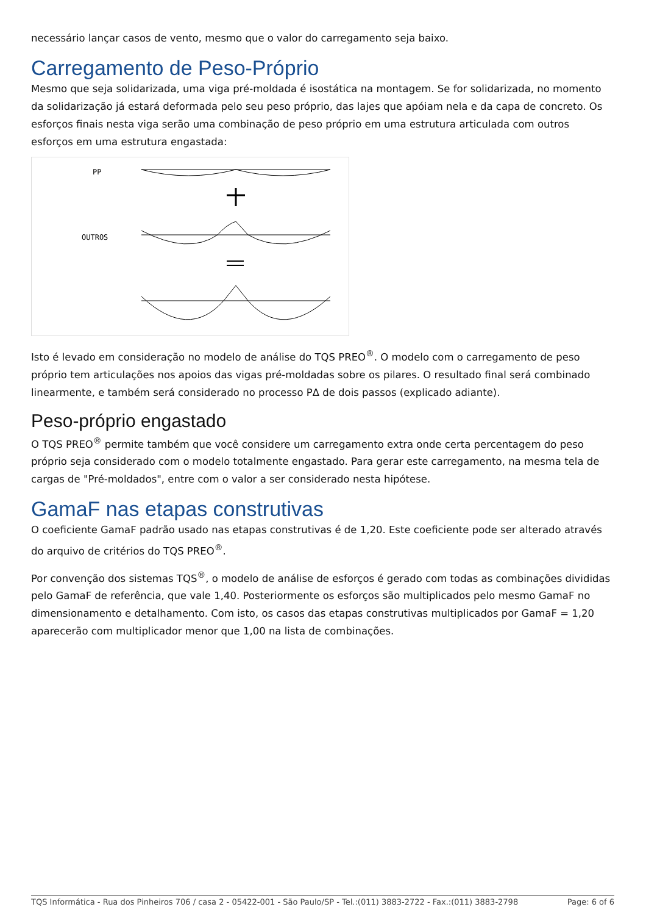necessário lançar casos de vento, mesmo que o valor do carregamento seja baixo.
Carregamento de Peso-Próprio
Mesmo que seja solidarizada, uma viga pré-moldada é isostática na montagem. Se for solidarizada, no momento da solidarização já estará deformada pelo seu peso próprio, das lajes que apóiam nela e da capa de concreto. Os esforços finais nesta viga serão uma combinação de peso próprio em uma estrutura articulada com outros esforços em uma estrutura engastada:
PP
OUTROS
Isto é levado em consideração no modelo de análise do TQS PREO<sup>®</sup>. O modelo com o carregamento de peso próprio tem articulações nos apoios das vigas pré-moldadas sobre os pilares. O resultado final será combinado linearmente, e também será considerado no processo PΔ de dois passos (explicado adiante).
Peso-próprio engastado
O TQS PREO<sup>®</sup> permite também que você considere um carregamento extra onde certa percentagem do peso próprio seja considerado com o modelo totalmente engastado. Para gerar este carregamento, na mesma tela de cargas de "Pré-moldados", entre com o valor a ser considerado nesta hipótese.
GamaF nas etapas construtivas
O coeficiente GamaF padrão usado nas etapas construtivas é de 1,20. Este coeficiente pode ser alterado através do arquivo de critérios do TQS PREO<sup>®</sup>.
Por convenção dos sistemas TQS<sup>®</sup>, o modelo de análise de esforços é gerado com todas as combinações divididas pelo GamaF de referência, que vale 1,40. Posteriormente os esforços são multiplicados pelo mesmo GamaF no dimensionamento e detalhamento. Com isto, os casos das etapas construtivas multiplicados por GamaF = 1,20 aparecerão com multiplicador menor que 1,00 na lista de combinações.
TQS Informática - Rua dos Pinheiros 706 / casa 2 - 05422-001 - São Paulo/SP - Tel.:(011) 3883-2722 - Fax.:(011) 3883-2798 Page: 6 of 6